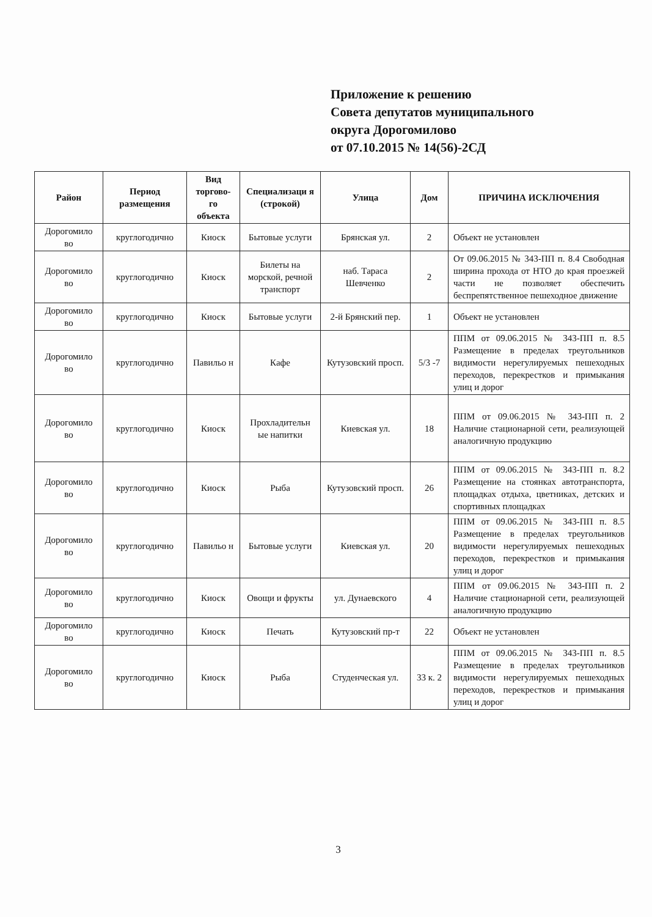Приложение к решению
Совета депутатов муниципального
округа Дорогомилово
от 07.10.2015 № 14(56)-2СД
| Район | Период размещения | Вид торгово-го объекта | Специализаци я (строкой) | Улица | Дом | ПРИЧИНА ИСКЛЮЧЕНИЯ |
| --- | --- | --- | --- | --- | --- | --- |
| Дорогомило во | круглогодично | Киоск | Бытовые услуги | Брянская ул. | 2 | Объект не установлен |
| Дорогомило во | круглогодично | Киоск | Билеты на морской, речной транспорт | наб. Тараса Шевченко | 2 | От 09.06.2015 № 343-ПП п. 8.4 Свободная ширина прохода от НТО до края проезжей части не позволяет обеспечить беспрепятственное пешеходное движение |
| Дорогомило во | круглогодично | Киоск | Бытовые услуги | 2-й Брянский пер. | 1 | Объект не установлен |
| Дорогомило во | круглогодично | Павильо н | Кафе | Кутузовский просп. | 5/3 -7 | ППМ от 09.06.2015 № 343-ПП п. 8.5 Размещение в пределах треугольников видимости нерегулируемых пешеходных переходов, перекрестков и примыкания улиц и дорог |
| Дорогомило во | круглогодично | Киоск | Прохладительн ые напитки | Киевская ул. | 18 | ППМ от 09.06.2015 № 343-ПП п. 2 Наличие стационарной сети, реализующей аналогичную продукцию |
| Дорогомило во | круглогодично | Киоск | Рыба | Кутузовский просп. | 26 | ППМ от 09.06.2015 № 343-ПП п. 8.2 Размещение на стоянках автотранспорта, площадках отдыха, цветниках, детских и спортивных площадках |
| Дорогомило во | круглогодично | Павильо н | Бытовые услуги | Киевская ул. | 20 | ППМ от 09.06.2015 № 343-ПП п. 8.5 Размещение в пределах треугольников видимости нерегулируемых пешеходных переходов, перекрестков и примыкания улиц и дорог |
| Дорогомило во | круглогодично | Киоск | Овощи и фрукты | ул. Дунаевского | 4 | ППМ от 09.06.2015 № 343-ПП п. 2 Наличие стационарной сети, реализующей аналогичную продукцию |
| Дорогомило во | круглогодично | Киоск | Печать | Кутузовский пр-т | 22 | Объект не установлен |
| Дорогомило во | круглогодично | Киоск | Рыба | Студенческая ул. | 33 к. 2 | ППМ от 09.06.2015 № 343-ПП п. 8.5 Размещение в пределах треугольников видимости нерегулируемых пешеходных переходов, перекрестков и примыкания улиц и дорог |
3